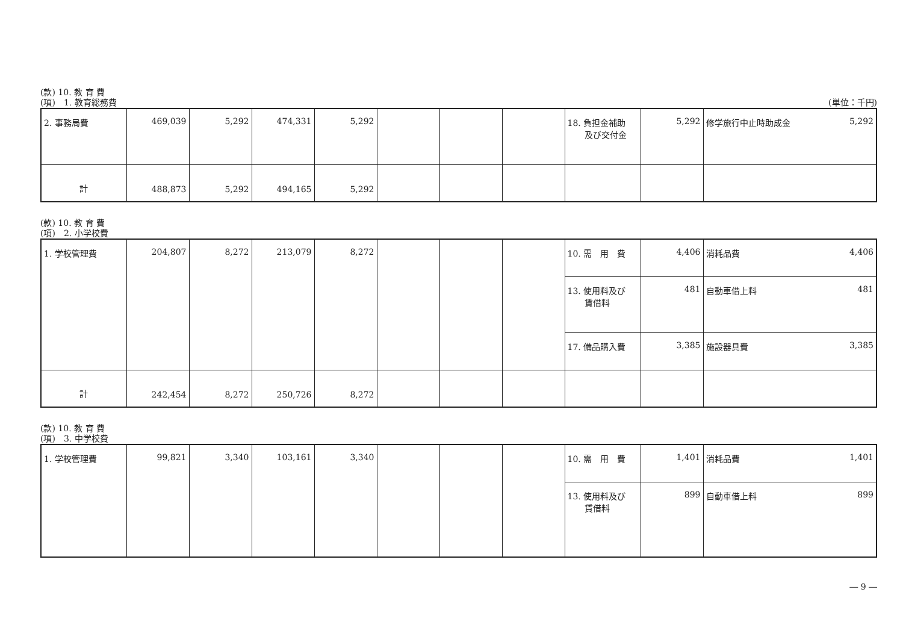(款) 10. 教 育 費
(項)　1. 教育総務費
(単位：千円)
| 2. 事務局費 | 469,039 | 5,292 | 474,331 | 5,292 | | | | 18. 負担金補助 及び交付金 | 5,292 | 修学旅行中止時助成金 5,292 |
| 計 | 488,873 | 5,292 | 494,165 | 5,292 | | | | | | |
(款) 10. 教 育 費
(項)　2. 小学校費
| 1. 学校管理費 | 204,807 | 8,272 | 213,079 | 8,272 | | | | 10. 需 用 費 | 4,406 | 消耗品費 4,406 |
| | | | | | | | | 13. 使用料及び 賃借料 | 481 | 自動車借上料 481 |
| | | | | | | | | 17. 備品購入費 | 3,385 | 施設器具費 3,385 |
| 計 | 242,454 | 8,272 | 250,726 | 8,272 | | | | | | |
(款) 10. 教 育 費
(項)　3. 中学校費
| 1. 学校管理費 | 99,821 | 3,340 | 103,161 | 3,340 | | | | 10. 需 用 費 | 1,401 | 消耗品費 1,401 |
| | | | | | | | | 13. 使用料及び 賃借料 | 899 | 自動車借上料 899 |
― 9 ―